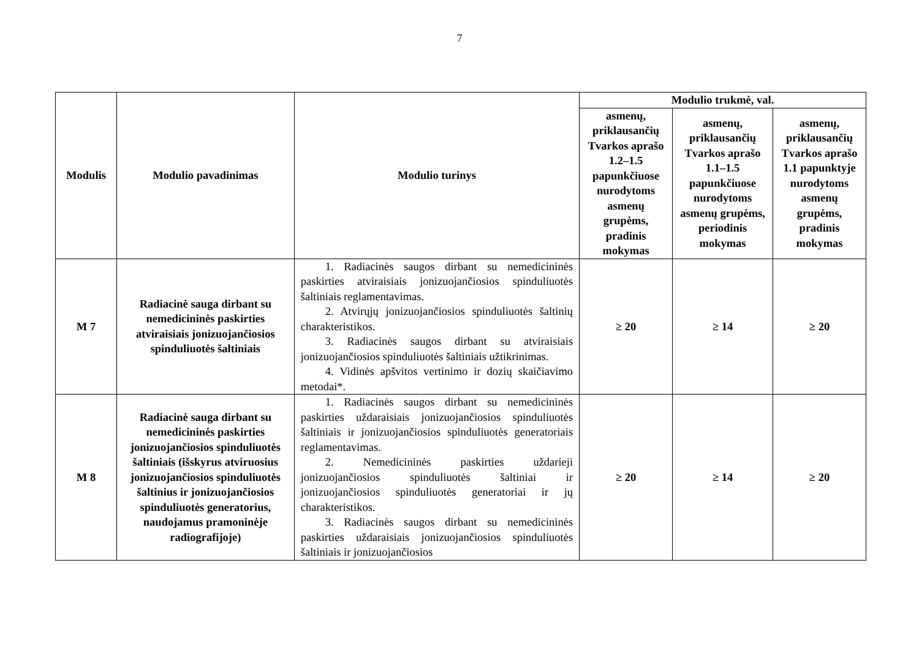7
| Modulis | Modulio pavadinimas | Modulio turinys | Modulio trukmė, val. | | |
| --- | --- | --- | --- | --- | --- |
| | | | asmenų, priklausančių Tvarkos aprašo 1.2–1.5 papunkčiuose nurodytoms asmenų grupėms, pradinis mokymas | asmenų, priklausančių Tvarkos aprašo 1.1–1.5 papunkčiuose nurodytoms asmenų grupėms, periodinis mokymas | asmenų, priklausančių Tvarkos aprašo 1.1 papunktyje nurodytoms asmenų grupėms, pradinis mokymas |
| M 7 | Radiacinė sauga dirbant su nemedicininės paskirties atviraisiais jonizuojančiosios spinduliuotės šaltiniais | 1. Radiacinės saugos dirbant su nemedicininės paskirties atviraisiais jonizuojančiosios spinduliuotės šaltiniais reglamentavimas. 2. Atvirųjų jonizuojančiosios spinduliuotės šaltinių charakteristikos. 3. Radiacinės saugos dirbant su atviraisiais jonizuojančiosios spinduliuotės šaltiniais užtikrinimas. 4. Vidinės apšvitos vertinimo ir dozių skaičiavimo metodai*. | ≥ 20 | ≥ 14 | ≥ 20 |
| M 8 | Radiacinė sauga dirbant su nemedicininės paskirties jonizuojančiosios spinduliuotės šaltiniais (išskyrus atviruosius jonizuojančiosios spinduliuotės šaltinius ir jonizuojančiosios spinduliuotės generatorius, naudojamus pramoninėje radiografijoje) | 1. Radiacinės saugos dirbant su nemedicininės paskirties uždaraisiais jonizuojančiosios spinduliuotės šaltiniais ir jonizuojančiosios spinduliuotės generatoriais reglamentavimas. 2. Nemedicininės paskirties uždarieji jonizuojančiosios spinduliuotės šaltiniai ir jonizuojančiosios spinduliuotės generatoriai ir jų charakteristikos. 3. Radiacinės saugos dirbant su nemedicininės paskirties uždaraisiais jonizuojančiosios spinduliuotės šaltiniais ir jonizuojančiosios | ≥ 20 | ≥ 14 | ≥ 20 |